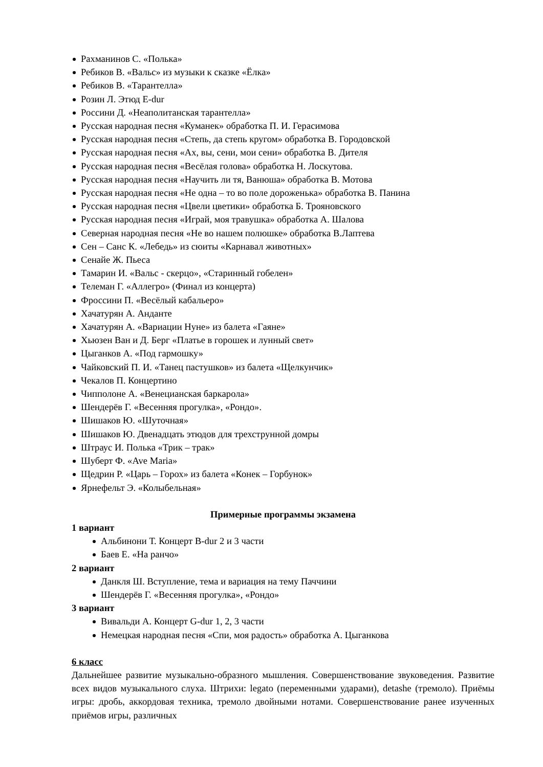Рахманинов С. «Полька»
Ребиков В. «Вальс» из музыки к сказке «Ёлка»
Ребиков В. «Тарантелла»
Розин Л. Этюд E-dur
Россини Д. «Неаполитанская тарантелла»
Русская народная песня «Куманек» обработка П. И. Герасимова
Русская народная песня «Степь, да степь кругом» обработка В. Городовской
Русская народная песня «Ах, вы, сени, мои сени» обработка В. Дителя
Русская народная песня «Весёлая голова» обработка Н. Лоскутова.
Русская народная песня «Научить ли тя, Ванюша» обработка В. Мотова
Русская народная песня «Не одна – то во поле дороженька» обработка В. Панина
Русская народная песня «Цвели цветики» обработка Б. Трояновского
Русская народная песня «Играй, моя травушка» обработка А. Шалова
Северная народная песня «Не во нашем полюшке» обработка В.Лаптева
Сен – Санс К. «Лебедь» из сюиты «Карнавал животных»
Сенайе Ж. Пьеса
Тамарин И. «Вальс - скерцо», «Старинный гобелен»
Телеман Г. «Аллегро» (Финал из концерта)
Фроссини П. «Весёлый кабальеро»
Хачатурян А. Анданте
Хачатурян А. «Вариации Нуне» из балета «Гаяне»
Хьюзен Ван и Д. Берг «Платье в горошек и лунный свет»
Цыганков А. «Под гармошку»
Чайковский П. И. «Танец пастушков» из балета «Щелкунчик»
Чекалов П. Концертино
Чипполоне А. «Венецианская баркарола»
Шендерёв Г. «Весенняя прогулка», «Рондо».
Шишаков Ю. «Шуточная»
Шишаков Ю. Двенадцать этюдов для трехструнной домры
Штраус И. Полька «Трик – трак»
Шуберт Ф. «Ave Maria»
Щедрин Р. «Царь – Горох» из балета «Конек – Горбунок»
Ярнефельт Э. «Колыбельная»
Примерные программы экзамена
1 вариант
Альбинони Т. Концерт B-dur 2 и 3 части
Баев Е. «На ранчо»
2 вариант
Данкля Ш. Вступление, тема и вариация на тему Паччини
Шендерёв Г. «Весенняя прогулка», «Рондо»
3 вариант
Вивальди А. Концерт G-dur 1, 2, 3 части
Немецкая народная песня «Спи, моя радость» обработка А. Цыганкова
6 класс
Дальнейшее развитие музыкально-образного мышления. Совершенствование звуковедения. Развитие всех видов музыкального слуха. Штрихи: legato (переменными ударами), detashe (тремоло). Приёмы игры: дробь, аккордовая техника, тремоло двойными нотами. Совершенствование ранее изученных приёмов игры, различных